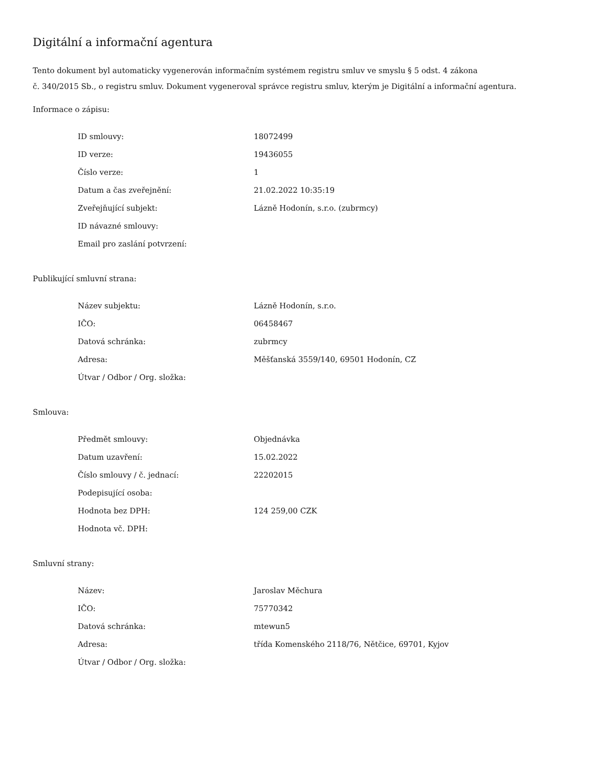Digitální a informační agentura
Tento dokument byl automaticky vygenerován informačním systémem registru smluv ve smyslu § 5 odst. 4 zákona
č. 340/2015 Sb., o registru smluv. Dokument vygeneroval správce registru smluv, kterým je Digitální a informační agentura.
Informace o zápisu:
| ID smlouvy: | 18072499 |
| ID verze: | 19436055 |
| Číslo verze: | 1 |
| Datum a čas zveřejnění: | 21.02.2022 10:35:19 |
| Zveřejňující subjekt: | Lázně Hodonín, s.r.o. (zubrmcy) |
| ID návazné smlouvy: | |
| Email pro zaslání potvrzení: | |
Publikující smluvní strana:
| Název subjektu: | Lázně Hodonín, s.r.o. |
| IČO: | 06458467 |
| Datová schránka: | zubrmcy |
| Adresa: | Měšťanská 3559/140, 69501 Hodonín, CZ |
| Útvar / Odbor / Org. složka: | |
Smlouva:
| Předmět smlouvy: | Objednávka |
| Datum uzavření: | 15.02.2022 |
| Číslo smlouvy / č. jednací: | 22202015 |
| Podepisující osoba: | |
| Hodnota bez DPH: | 124 259,00 CZK |
| Hodnota vč. DPH: | |
Smluvní strany:
| Název: | Jaroslav Měchura |
| IČO: | 75770342 |
| Datová schránka: | mtewun5 |
| Adresa: | třída Komenského 2118/76, Nětčice, 69701, Kyjov |
| Útvar / Odbor / Org. složka: | |